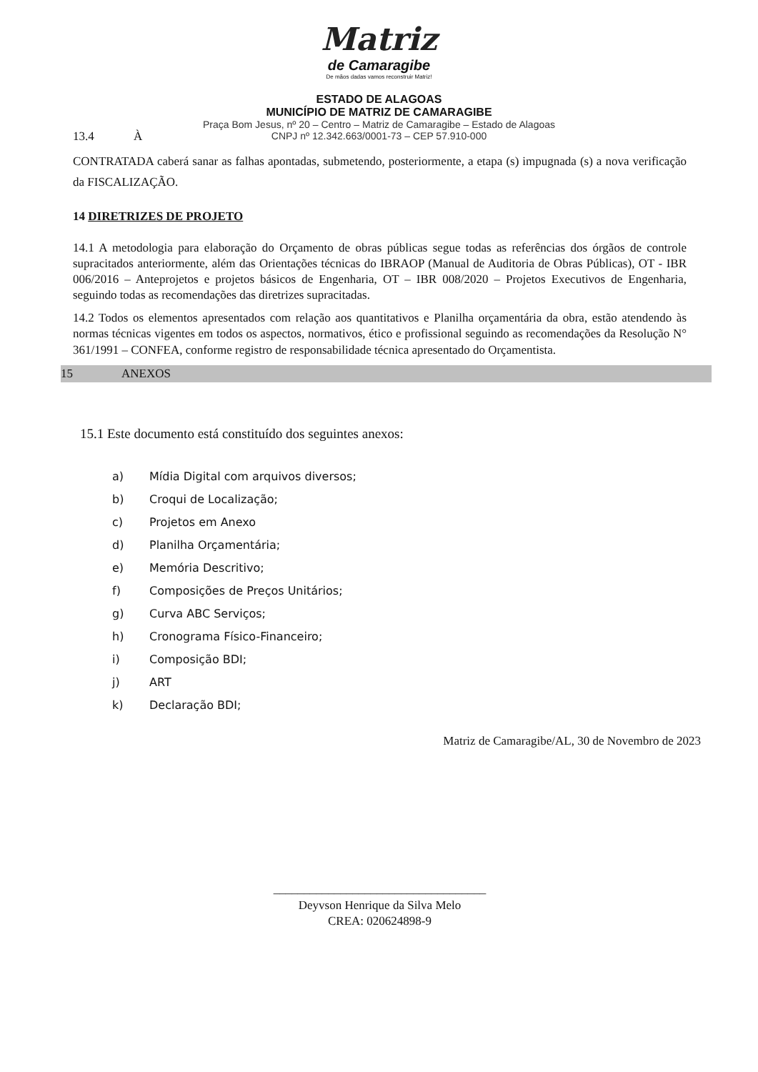Matriz
de Camaragibe
De mãos dadas vamos reconstruir Matriz!
ESTADO DE ALAGOAS
MUNICÍPIO DE MATRIZ DE CAMARAGIBE
Praça Bom Jesus, nº 20 – Centro – Matriz de Camaragibe – Estado de Alagoas
CNPJ nº 12.342.663/0001-73 – CEP 57.910-000
13.4 À
CONTRATADA caberá sanar as falhas apontadas, submetendo, posteriormente, a etapa (s) impugnada (s) a nova verificação da FISCALIZAÇÃO.
14 DIRETRIZES DE PROJETO
14.1 A metodologia para elaboração do Orçamento de obras públicas segue todas as referências dos órgãos de controle supracitados anteriormente, além das Orientações técnicas do IBRAOP (Manual de Auditoria de Obras Públicas), OT - IBR 006/2016 – Anteprojetos e projetos básicos de Engenharia, OT – IBR 008/2020 – Projetos Executivos de Engenharia, seguindo todas as recomendações das diretrizes supracitadas.
14.2 Todos os elementos apresentados com relação aos quantitativos e Planilha orçamentária da obra, estão atendendo às normas técnicas vigentes em todos os aspectos, normativos, ético e profissional seguindo as recomendações da Resolução N° 361/1991 – CONFEA, conforme registro de responsabilidade técnica apresentado do Orçamentista.
15 ANEXOS
15.1 Este documento está constituído dos seguintes anexos:
a) Mídia Digital com arquivos diversos;
b) Croqui de Localização;
c) Projetos em Anexo
d) Planilha Orçamentária;
e) Memória Descritivo;
f) Composições de Preços Unitários;
g) Curva ABC Serviços;
h) Cronograma Físico-Financeiro;
i) Composição BDI;
j) ART
k) Declaração BDI;
Matriz de Camaragibe/AL, 30 de Novembro de 2023
___________________________________
Deyvson Henrique da Silva Melo
CREA: 020624898-9